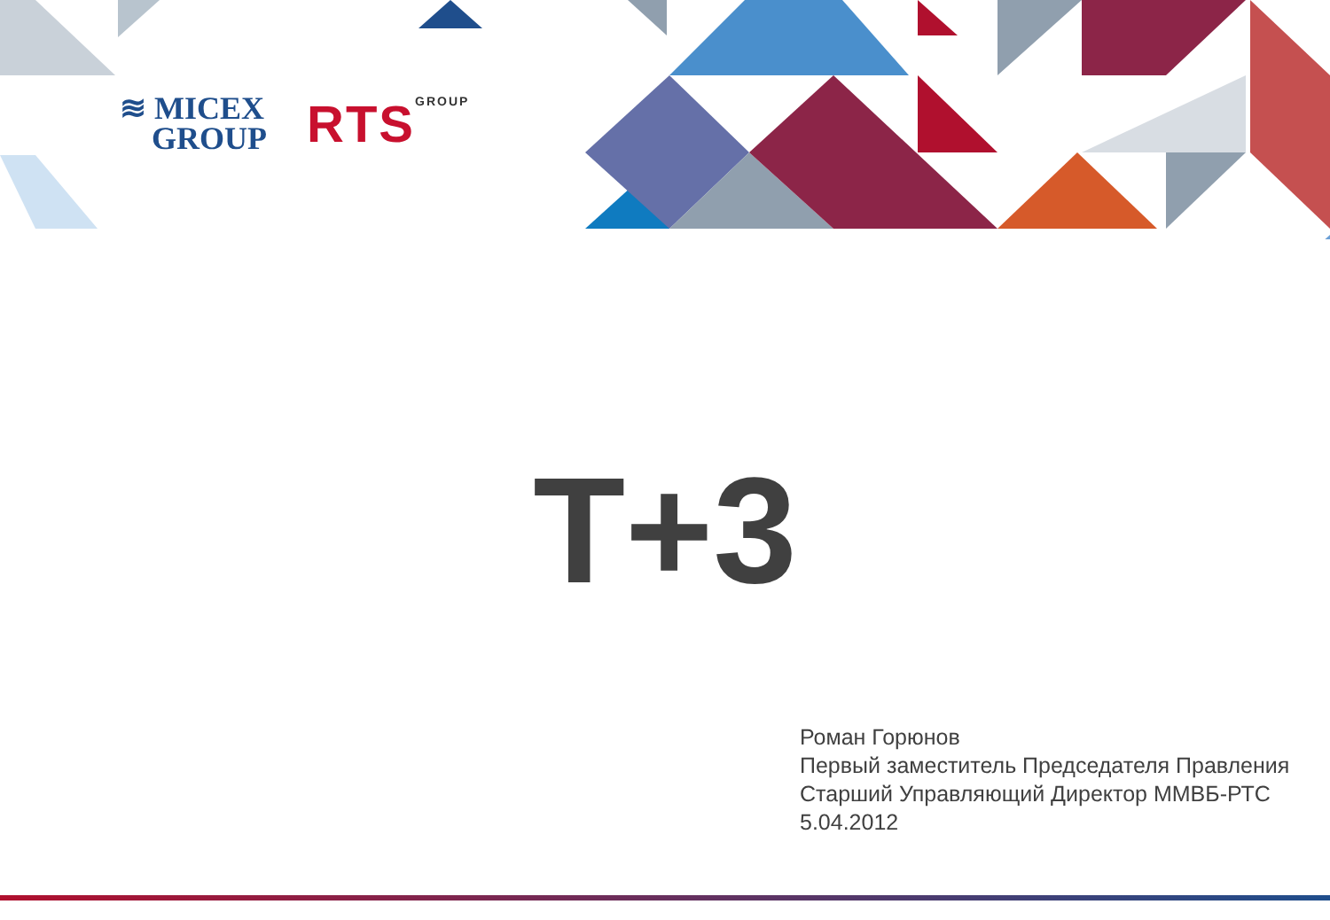≋ MICEX
GROUP
RTS<sup>GROUP</sup>
T+3
Роман Горюнов
Первый заместитель Председателя Правления
Старший Управляющий Директор ММВБ-РТС
5.04.2012